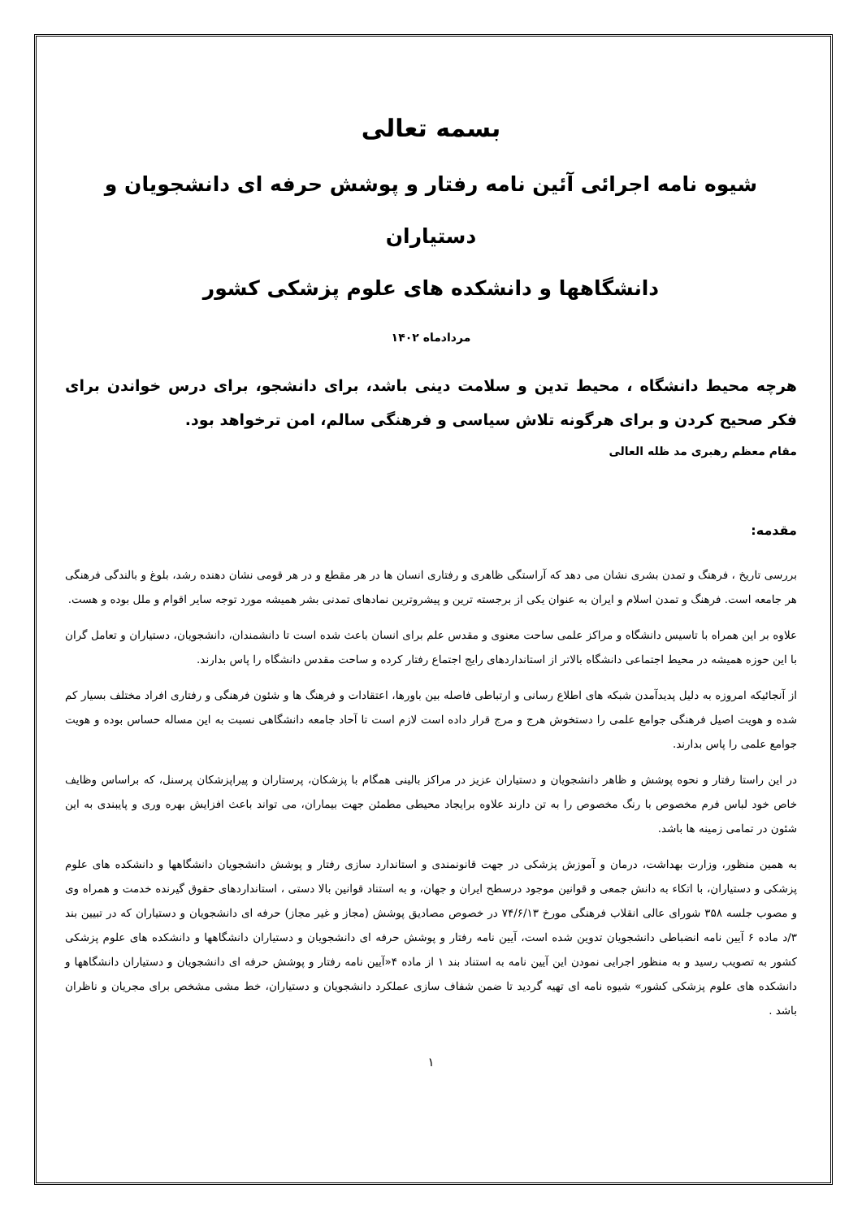بسمه تعالی
شیوه نامه اجرائی آئین نامه رفتار و پوشش حرفه ای دانشجویان و دستیاران
دانشگاهها و دانشکده های علوم پزشکی کشور
مردادماه ۱۴۰۲
هرچه محیط دانشگاه ، محیط تدین و سلامت دینی باشد، برای دانشجو، برای درس خواندن برای فکر صحیح کردن و برای هرگونه تلاش سیاسی و فرهنگی سالم، امن ترخواهد بود.
مقام معظم رهبری مد ظله العالی
مقدمه:
بررسی تاریخ ، فرهنگ و تمدن بشری نشان می دهد که آراستگی ظاهری و رفتاری انسان ها در هر مقطع و در هر قومی نشان دهنده رشد، بلوغ و بالندگی فرهنگی هر جامعه است. فرهنگ و تمدن اسلام و ایران به عنوان یکی از برجسته ترین و پیشروترین نمادهای تمدنی بشر همیشه مورد توجه سایر اقوام و ملل بوده و هست.
علاوه بر این همراه با تاسیس دانشگاه و مراکز علمی ساحت معنوی و مقدس علم برای انسان باعث شده است تا دانشمندان، دانشجویان، دستیاران و تعامل گران با این حوزه همیشه در محیط اجتماعی دانشگاه بالاتر از استانداردهای رایج اجتماع رفتار کرده و ساحت مقدس دانشگاه را پاس بدارند.
از آنجائیکه امروزه به دلیل پدیدآمدن شبکه های اطلاع رسانی و ارتباطی فاصله بین باورها، اعتقادات و فرهنگ ها و شئون فرهنگی و رفتاری افراد مختلف بسیار کم شده و هویت اصیل فرهنگی جوامع علمی را دستخوش هرج و مرج قرار داده است لازم است تا آحاد جامعه دانشگاهی نسبت به این مساله حساس بوده و هویت جوامع علمی را پاس بدارند.
در این راستا رفتار و نحوه پوشش و ظاهر دانشجویان و دستیاران عزیز در مراکز بالینی همگام با پزشکان، پرستاران و پیراپزشکان پرسنل، که براساس وظایف خاص خود لباس فرم مخصوص با رنگ مخصوص را به تن دارند علاوه برایجاد محیطی مطمئن جهت بیماران، می تواند باعث افزایش بهره وری و پایبندی به این شئون در تمامی زمینه ها باشد.
به همین منظور، وزارت بهداشت، درمان و آموزش پزشکی در جهت قانونمندی و استاندارد سازی رفتار و پوشش دانشجویان دانشگاهها و دانشکده های علوم پزشکی و دستیاران، با اتکاء به دانش جمعی و قوانین موجود درسطح ایران و جهان، و به استناد قوانین بالا دستی ، استانداردهای حقوق گیرنده خدمت و همراه وی و مصوب جلسه ۳۵۸ شورای عالی انقلاب فرهنگی مورخ ۷۴/۶/۱۳ در خصوص مصادیق پوشش (مجاز و غیر مجاز) حرفه ای دانشجویان و دستیاران که در تبیین بند ۳/د ماده ۶ آیین نامه انضباطی دانشجویان تدوین شده است، آیین نامه رفتار و پوشش حرفه ای دانشجویان و دستیاران دانشگاهها و دانشکده های علوم پزشکی کشور به تصویب رسید و به منظور اجرایی نمودن این آیین نامه به استناد بند ۱ از ماده ۴«آیین نامه رفتار و پوشش حرفه ای دانشجویان و دستیاران دانشگاهها و دانشکده های علوم پزشکی کشور» شیوه نامه ای تهیه گردید تا ضمن شفاف سازی عملکرد دانشجویان و دستیاران، خط مشی مشخص برای مجریان و ناظران باشد .
۱